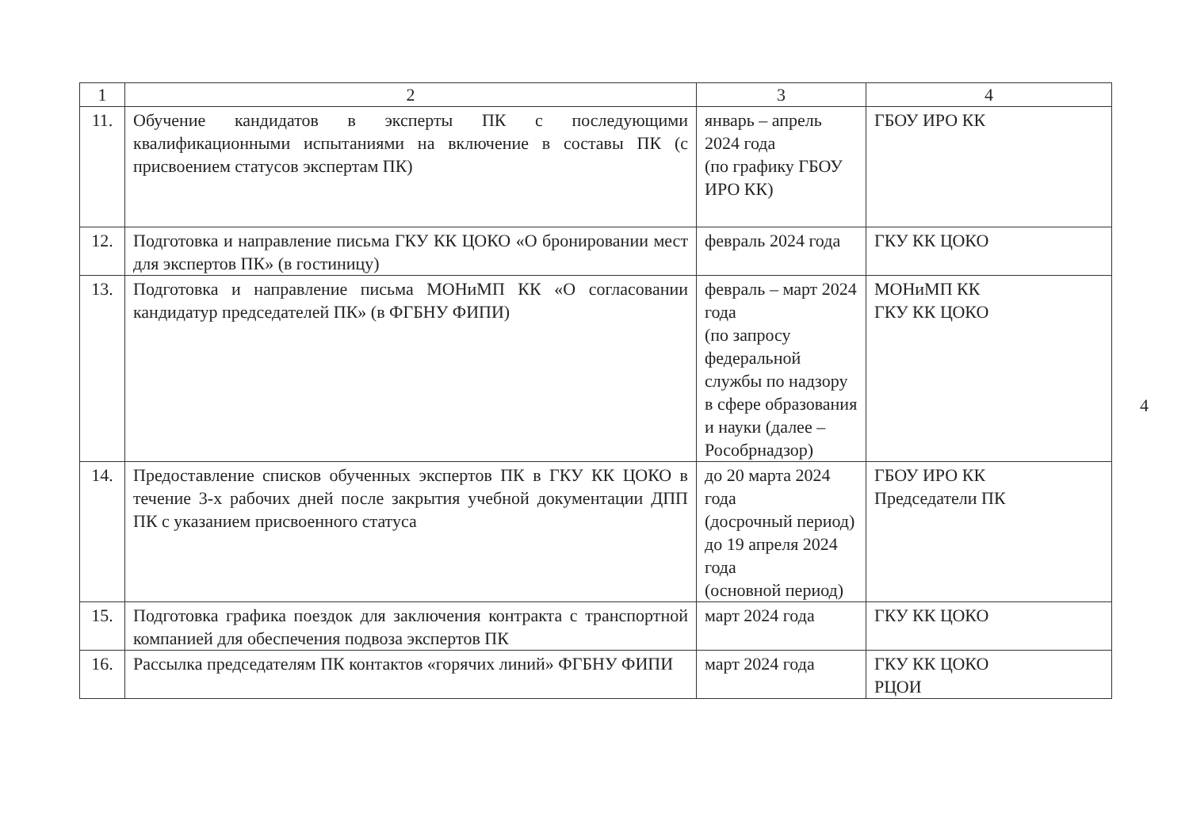| 1 | 2 | 3 | 4 |
| --- | --- | --- | --- |
| 11. | Обучение кандидатов в эксперты ПК с последующими квалификационными испытаниями на включение в составы ПК (с присвоением статусов экспертам ПК) | январь – апрель 2024 года (по графику ГБОУ ИРО КК) | ГБОУ ИРО КК |
| 12. | Подготовка и направление письма ГКУ КК ЦОКО «О бронировании мест для экспертов ПК» (в гостиницу) | февраль 2024 года | ГКУ КК ЦОКО |
| 13. | Подготовка и направление письма МОНиМП КК «О согласовании кандидатур председателей ПК» (в ФГБНУ ФИПИ) | февраль – март 2024 года (по запросу федеральной службы по надзору в сфере образования и науки (далее – Рособрнадзор) | МОНиМП КК ГКУ КК ЦОКО |
| 14. | Предоставление списков обученных экспертов ПК в ГКУ КК ЦОКО в течение 3-х рабочих дней после закрытия учебной документации ДПП ПК с указанием присвоенного статуса | до 20 марта 2024 года (досрочный период) до 19 апреля 2024 года (основной период) | ГБОУ ИРО КК Председатели ПК |
| 15. | Подготовка графика поездок для заключения контракта с транспортной компанией для обеспечения подвоза экспертов ПК | март 2024 года | ГКУ КК ЦОКО |
| 16. | Рассылка председателям ПК контактов «горячих линий» ФГБНУ ФИПИ | март 2024 года | ГКУ КК ЦОКО РЦОИ |
4